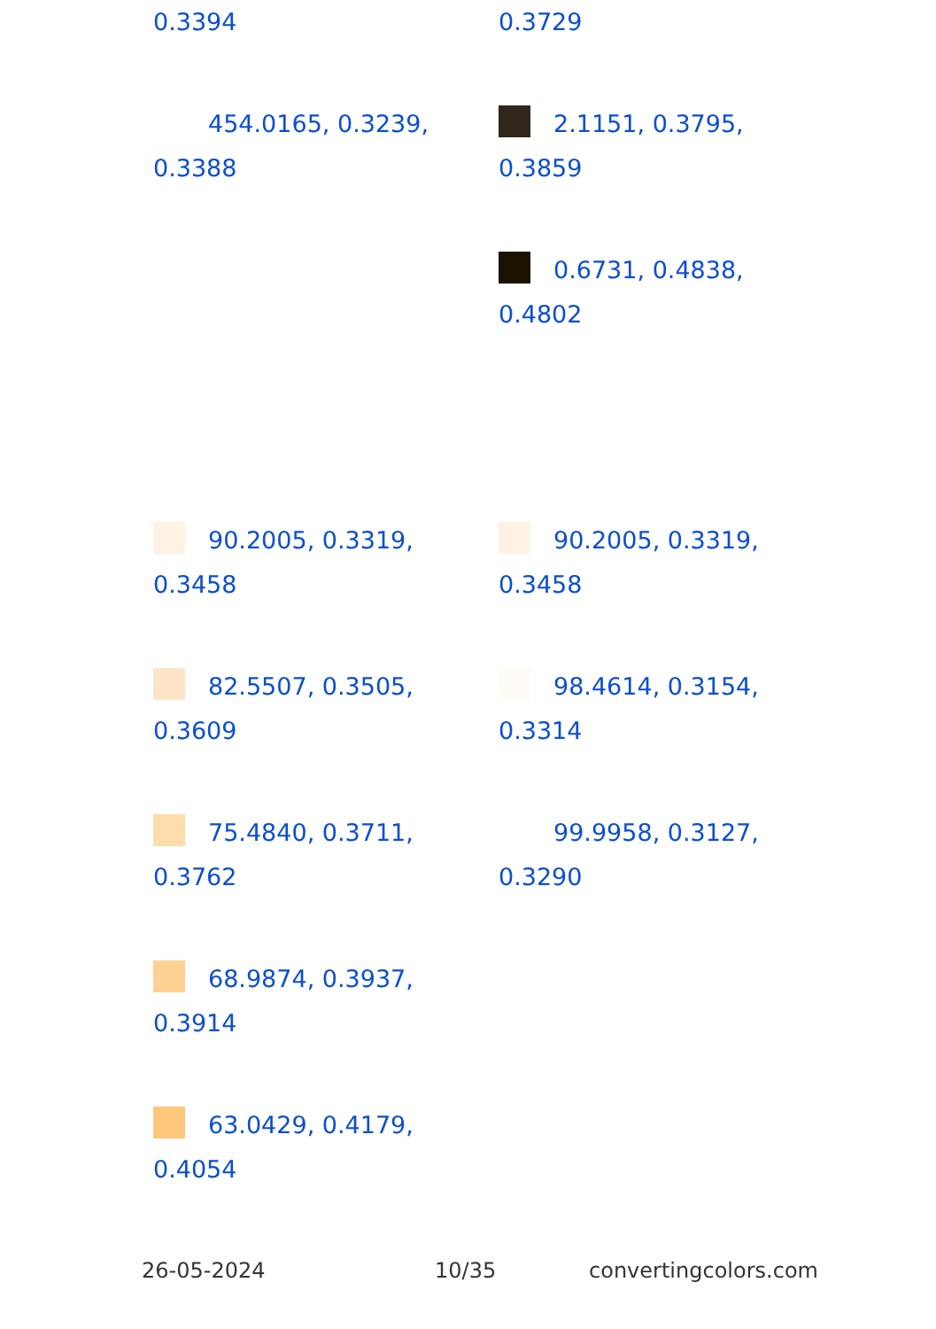0.3394 0.3729
454.0165, 0.3239, 0.3388
2.1151, 0.3795, 0.3859
0.6731, 0.4838, 0.4802
90.2005, 0.3319, 0.3458
90.2005, 0.3319, 0.3458
82.5507, 0.3505, 0.3609
98.4614, 0.3154, 0.3314
75.4840, 0.3711, 0.3762
99.9958, 0.3127, 0.3290
68.9874, 0.3937, 0.3914
63.0429, 0.4179, 0.4054
26-05-2024 10/35 convertingcolors.com